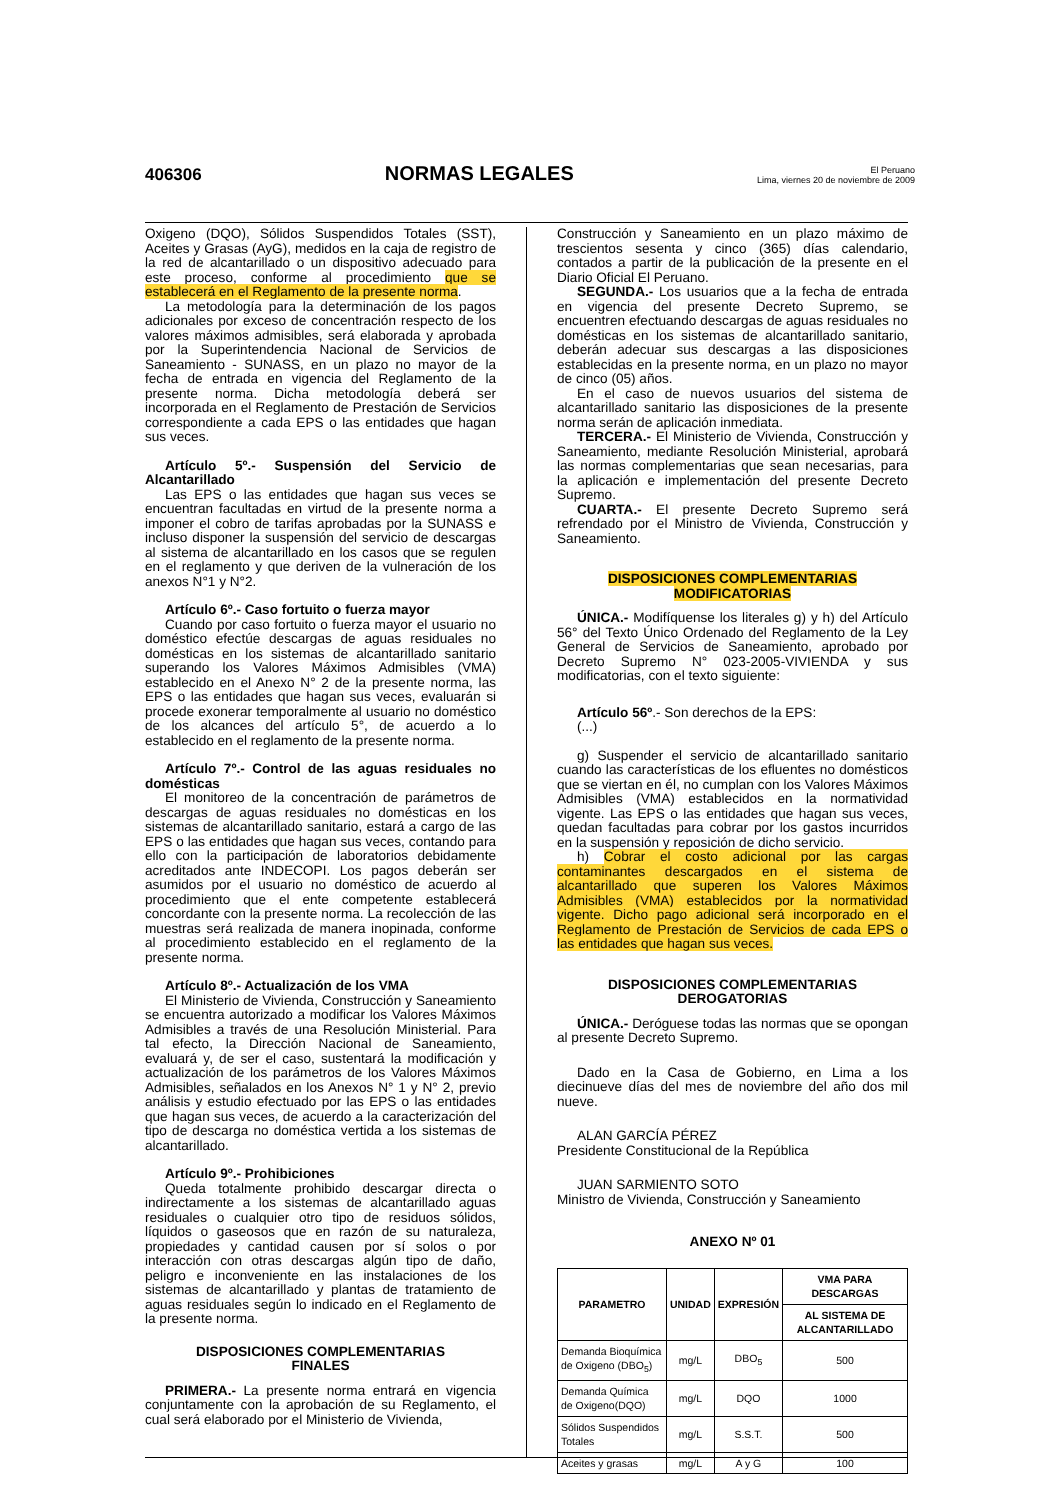406306 NORMAS LEGALES El Peruano
Lima, viernes 20 de noviembre de 2009
Oxigeno (DQO), Sólidos Suspendidos Totales (SST), Aceites y Grasas (AyG), medidos en la caja de registro de la red de alcantarillado o un dispositivo adecuado para este proceso, conforme al procedimiento que se establecerá en el Reglamento de la presente norma.
La metodología para la determinación de los pagos adicionales por exceso de concentración respecto de los valores máximos admisibles, será elaborada y aprobada por la Superintendencia Nacional de Servicios de Saneamiento - SUNASS, en un plazo no mayor de la fecha de entrada en vigencia del Reglamento de la presente norma. Dicha metodología deberá ser incorporada en el Reglamento de Prestación de Servicios correspondiente a cada EPS o las entidades que hagan sus veces.
Artículo 5º.- Suspensión del Servicio de Alcantarillado
Las EPS o las entidades que hagan sus veces se encuentran facultadas en virtud de la presente norma a imponer el cobro de tarifas aprobadas por la SUNASS e incluso disponer la suspensión del servicio de descargas al sistema de alcantarillado en los casos que se regulen en el reglamento y que deriven de la vulneración de los anexos N°1 y N°2.
Artículo 6º.- Caso fortuito o fuerza mayor
Cuando por caso fortuito o fuerza mayor el usuario no doméstico efectúe descargas de aguas residuales no domésticas en los sistemas de alcantarillado sanitario superando los Valores Máximos Admisibles (VMA) establecido en el Anexo N° 2 de la presente norma, las EPS o las entidades que hagan sus veces, evaluarán si procede exonerar temporalmente al usuario no doméstico de los alcances del artículo 5°, de acuerdo a lo establecido en el reglamento de la presente norma.
Artículo 7º.- Control de las aguas residuales no domésticas
El monitoreo de la concentración de parámetros de descargas de aguas residuales no domésticas en los sistemas de alcantarillado sanitario, estará a cargo de las EPS o las entidades que hagan sus veces, contando para ello con la participación de laboratorios debidamente acreditados ante INDECOPI. Los pagos deberán ser asumidos por el usuario no doméstico de acuerdo al procedimiento que el ente competente establecerá concordante con la presente norma. La recolección de las muestras será realizada de manera inopinada, conforme al procedimiento establecido en el reglamento de la presente norma.
Artículo 8º.- Actualización de los VMA
El Ministerio de Vivienda, Construcción y Saneamiento se encuentra autorizado a modificar los Valores Máximos Admisibles a través de una Resolución Ministerial. Para tal efecto, la Dirección Nacional de Saneamiento, evaluará y, de ser el caso, sustentará la modificación y actualización de los parámetros de los Valores Máximos Admisibles, señalados en los Anexos N° 1 y N° 2, previo análisis y estudio efectuado por las EPS o las entidades que hagan sus veces, de acuerdo a la caracterización del tipo de descarga no doméstica vertida a los sistemas de alcantarillado.
Artículo 9º.- Prohibiciones
Queda totalmente prohibido descargar directa o indirectamente a los sistemas de alcantarillado aguas residuales o cualquier otro tipo de residuos sólidos, líquidos o gaseosos que en razón de su naturaleza, propiedades y cantidad causen por sí solos o por interacción con otras descargas algún tipo de daño, peligro e inconveniente en las instalaciones de los sistemas de alcantarillado y plantas de tratamiento de aguas residuales según lo indicado en el Reglamento de la presente norma.
DISPOSICIONES COMPLEMENTARIAS
FINALES
PRIMERA.- La presente norma entrará en vigencia conjuntamente con la aprobación de su Reglamento, el cual será elaborado por el Ministerio de Vivienda,
Construcción y Saneamiento en un plazo máximo de trescientos sesenta y cinco (365) días calendario, contados a partir de la publicación de la presente en el Diario Oficial El Peruano.
SEGUNDA.- Los usuarios que a la fecha de entrada en vigencia del presente Decreto Supremo, se encuentren efectuando descargas de aguas residuales no domésticas en los sistemas de alcantarillado sanitario, deberán adecuar sus descargas a las disposiciones establecidas en la presente norma, en un plazo no mayor de cinco (05) años.
En el caso de nuevos usuarios del sistema de alcantarillado sanitario las disposiciones de la presente norma serán de aplicación inmediata.
TERCERA.- El Ministerio de Vivienda, Construcción y Saneamiento, mediante Resolución Ministerial, aprobará las normas complementarias que sean necesarias, para la aplicación e implementación del presente Decreto Supremo.
CUARTA.- El presente Decreto Supremo será refrendado por el Ministro de Vivienda, Construcción y Saneamiento.
DISPOSICIONES COMPLEMENTARIAS
MODIFICATORIAS
ÚNICA.- Modifíquense los literales g) y h) del Artículo 56° del Texto Único Ordenado del Reglamento de la Ley General de Servicios de Saneamiento, aprobado por Decreto Supremo N° 023-2005-VIVIENDA y sus modificatorias, con el texto siguiente:
Artículo 56º.- Son derechos de la EPS:
(...)
g) Suspender el servicio de alcantarillado sanitario cuando las características de los efluentes no domésticos que se viertan en él, no cumplan con los Valores Máximos Admisibles (VMA) establecidos en la normatividad vigente. Las EPS o las entidades que hagan sus veces, quedan facultadas para cobrar por los gastos incurridos en la suspensión y reposición de dicho servicio.
h) Cobrar el costo adicional por las cargas contaminantes descargados en el sistema de alcantarillado que superen los Valores Máximos Admisibles (VMA) establecidos por la normatividad vigente. Dicho pago adicional será incorporado en el Reglamento de Prestación de Servicios de cada EPS o las entidades que hagan sus veces.
DISPOSICIONES COMPLEMENTARIAS
DEROGATORIAS
ÚNICA.- Deróguese todas las normas que se opongan al presente Decreto Supremo.
Dado en la Casa de Gobierno, en Lima a los diecinueve días del mes de noviembre del año dos mil nueve.
ALAN GARCÍA PÉREZ
Presidente Constitucional de la República
JUAN SARMIENTO SOTO
Ministro de Vivienda, Construcción y Saneamiento
ANEXO Nº 01
| PARAMETRO | UNIDAD | EXPRESIÓN | VMA PARA DESCARGAS |
| --- | --- | --- | --- |
| | | | AL SISTEMA DE ALCANTARILLADO |
| Demanda Bioquímica de Oxigeno (DBO<sub>5</sub>) | mg/L | DBO<sub>5</sub> | 500 |
| Demanda Química de Oxigeno(DQO) | mg/L | DQO | 1000 |
| Sólidos Suspendidos Totales | mg/L | S.S.T. | 500 |
| Aceites y grasas | mg/L | A y G | 100 |